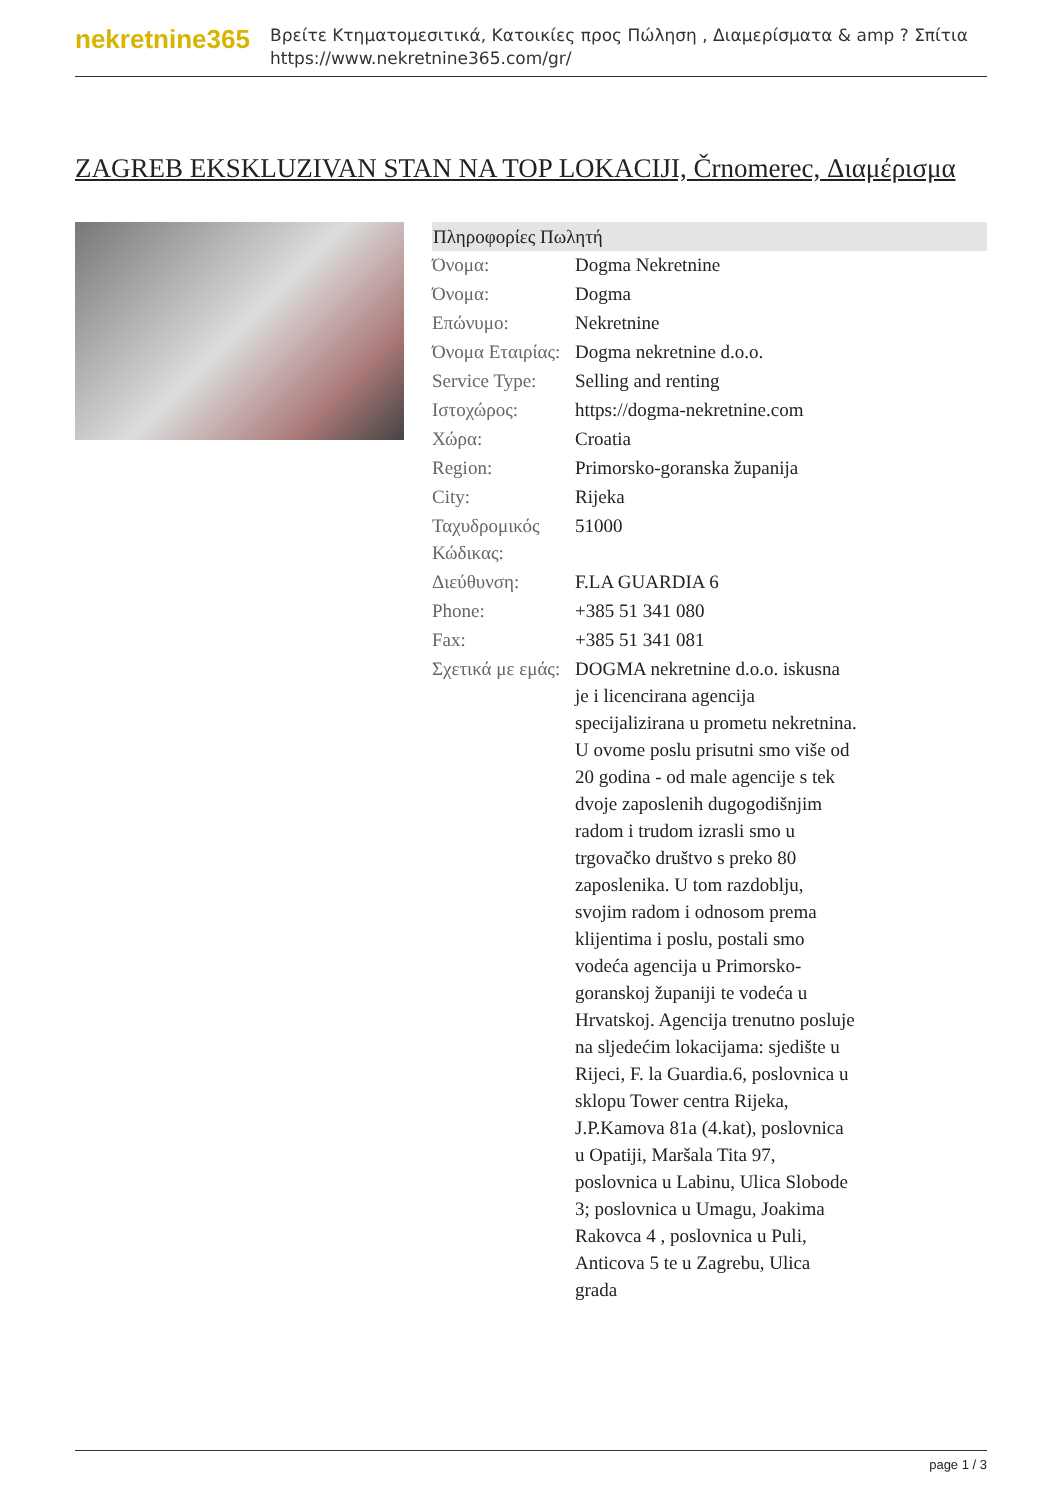nekretnine365
Βρείτε Κτηματομεσιτικά, Κατοικίες προς Πώληση , Διαμερίσματα & amp ? Σπίτια
https://www.nekretnine365.com/gr/
ZAGREB EKSKLUZIVAN STAN NA TOP LOKACIJI, Črnomerec, Διαμέρισμα
| Πληροφορίες Πωλητή | |
| --- | --- |
| Όνομα: | Dogma Nekretnine |
| Όνομα: | Dogma |
| Επώνυμο: | Nekretnine |
| Όνομα Εταιρίας: | Dogma nekretnine d.o.o. |
| Service Type: | Selling and renting |
| Ιστοχώρος: | https://dogma-nekretnine.com |
| Χώρα: | Croatia |
| Region: | Primorsko-goranska županija |
| City: | Rijeka |
| Ταχυδρομικός Κώδικας: | 51000 |
| Διεύθυνση: | F.LA GUARDIA 6 |
| Phone: | +385 51 341 080 |
| Fax: | +385 51 341 081 |
| Σχετικά με εμάς: | DOGMA nekretnine d.o.o. iskusna je i licencirana agencija specijalizirana u prometu nekretnina. U ovome poslu prisutni smo više od 20 godina - od male agencije s tek dvoje zaposlenih dugogodišnjim radom i trudom izrasli smo u trgovačko društvo s preko 80 zaposlenika. U tom razdoblju, svojim radom i odnosom prema klijentima i poslu, postali smo vodeća agencija u Primorsko-goranskoj županiji te vodeća u Hrvatskoj. Agencija trenutno posluje na sljedećim lokacijama: sjedište u Rijeci, F. la Guardia.6, poslovnica u sklopu Tower centra Rijeka, J.P.Kamova 81a (4.kat), poslovnica u Opatiji, Maršala Tita 97, poslovnica u Labinu, Ulica Slobode 3; poslovnica u Umagu, Joakima Rakovca 4 , poslovnica u Puli, Anticova 5 te u Zagrebu, Ulica grada |
page 1 / 3